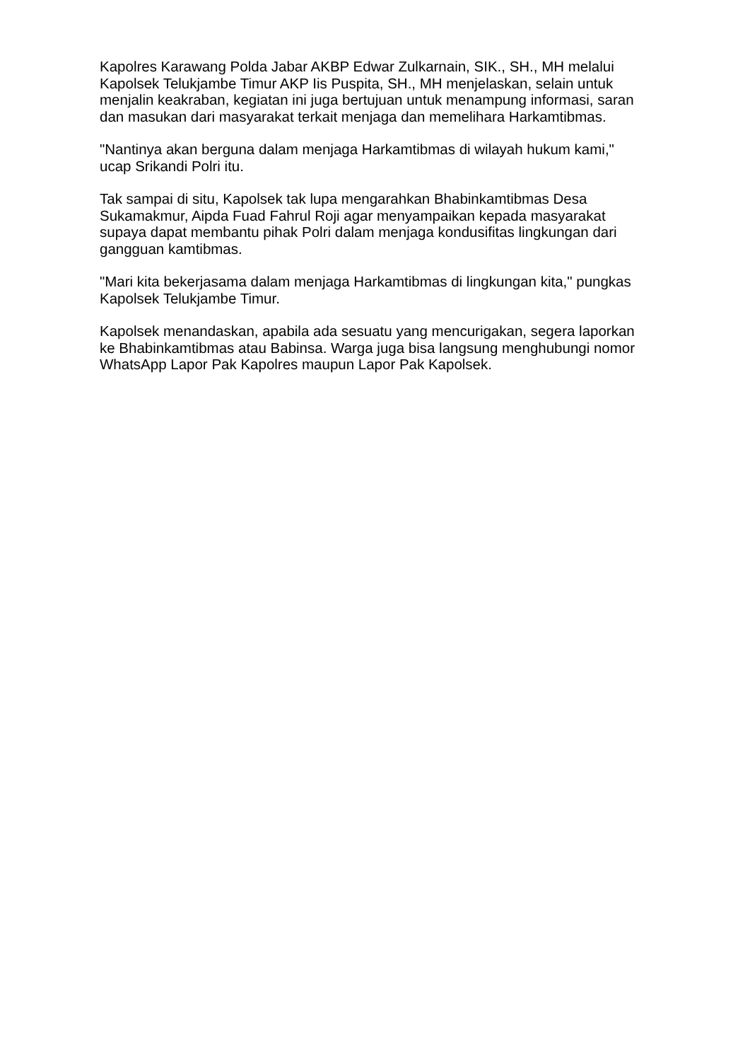Kapolres Karawang Polda Jabar AKBP Edwar Zulkarnain, SIK., SH., MH melalui Kapolsek Telukjambe Timur AKP Iis Puspita, SH., MH menjelaskan, selain untuk menjalin keakraban, kegiatan ini juga bertujuan untuk menampung informasi, saran dan masukan dari masyarakat terkait menjaga dan memelihara Harkamtibmas.
"Nantinya akan berguna dalam menjaga Harkamtibmas di wilayah hukum kami," ucap Srikandi Polri itu.
Tak sampai di situ, Kapolsek tak lupa mengarahkan Bhabinkamtibmas Desa Sukamakmur, Aipda Fuad Fahrul Roji agar menyampaikan kepada masyarakat supaya dapat membantu pihak Polri dalam menjaga kondusifitas lingkungan dari gangguan kamtibmas.
"Mari kita bekerjasama dalam menjaga Harkamtibmas di lingkungan kita," pungkas Kapolsek Telukjambe Timur.
Kapolsek menandaskan, apabila ada sesuatu yang mencurigakan, segera laporkan ke Bhabinkamtibmas atau Babinsa. Warga juga bisa langsung menghubungi nomor WhatsApp Lapor Pak Kapolres maupun Lapor Pak Kapolsek.